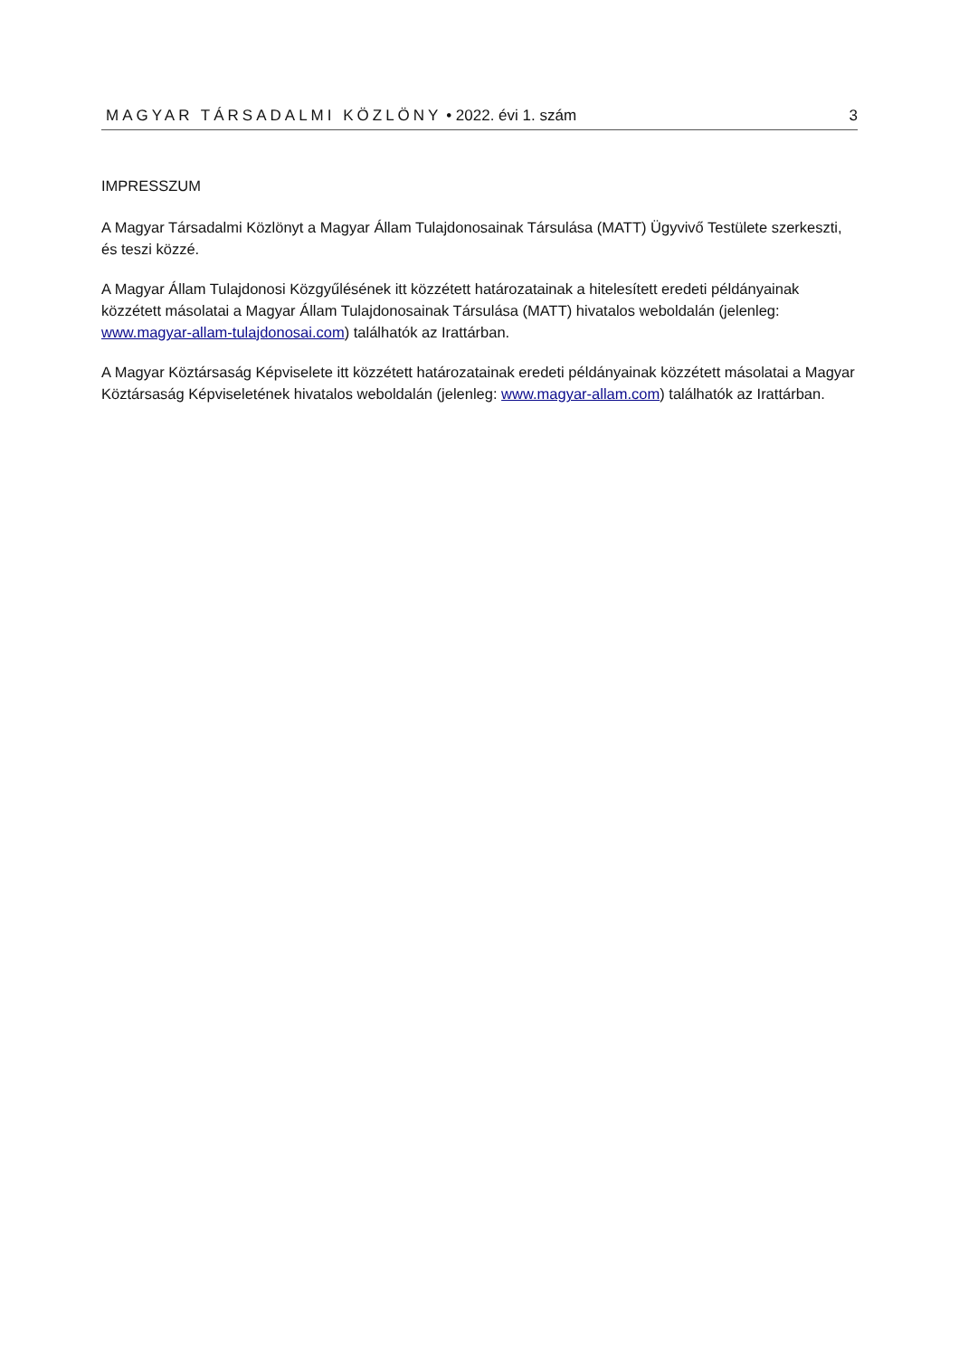MAGYAR TÁRSADALMI KÖZLÖNY • 2022. évi 1. szám 3
IMPRESSZUM
A Magyar Társadalmi Közlönyt a Magyar Állam Tulajdonosainak Társulása (MATT) Ügyvivő Testülete szerkeszti, és teszi közzé.
A Magyar Állam Tulajdonosi Közgyűlésének itt közzétett határozatainak a hitelesített eredeti példányainak közzétett másolatai a Magyar Állam Tulajdonosainak Társulása (MATT) hivatalos weboldalán (jelenleg: www.magyar-allam-tulajdonosai.com) találhatók az Irattárban.
A Magyar Köztársaság Képviselete itt közzétett határozatainak eredeti példányainak közzétett másolatai a Magyar Köztársaság Képviseletének hivatalos weboldalán (jelenleg: www.magyar-allam.com) találhatók az Irattárban.